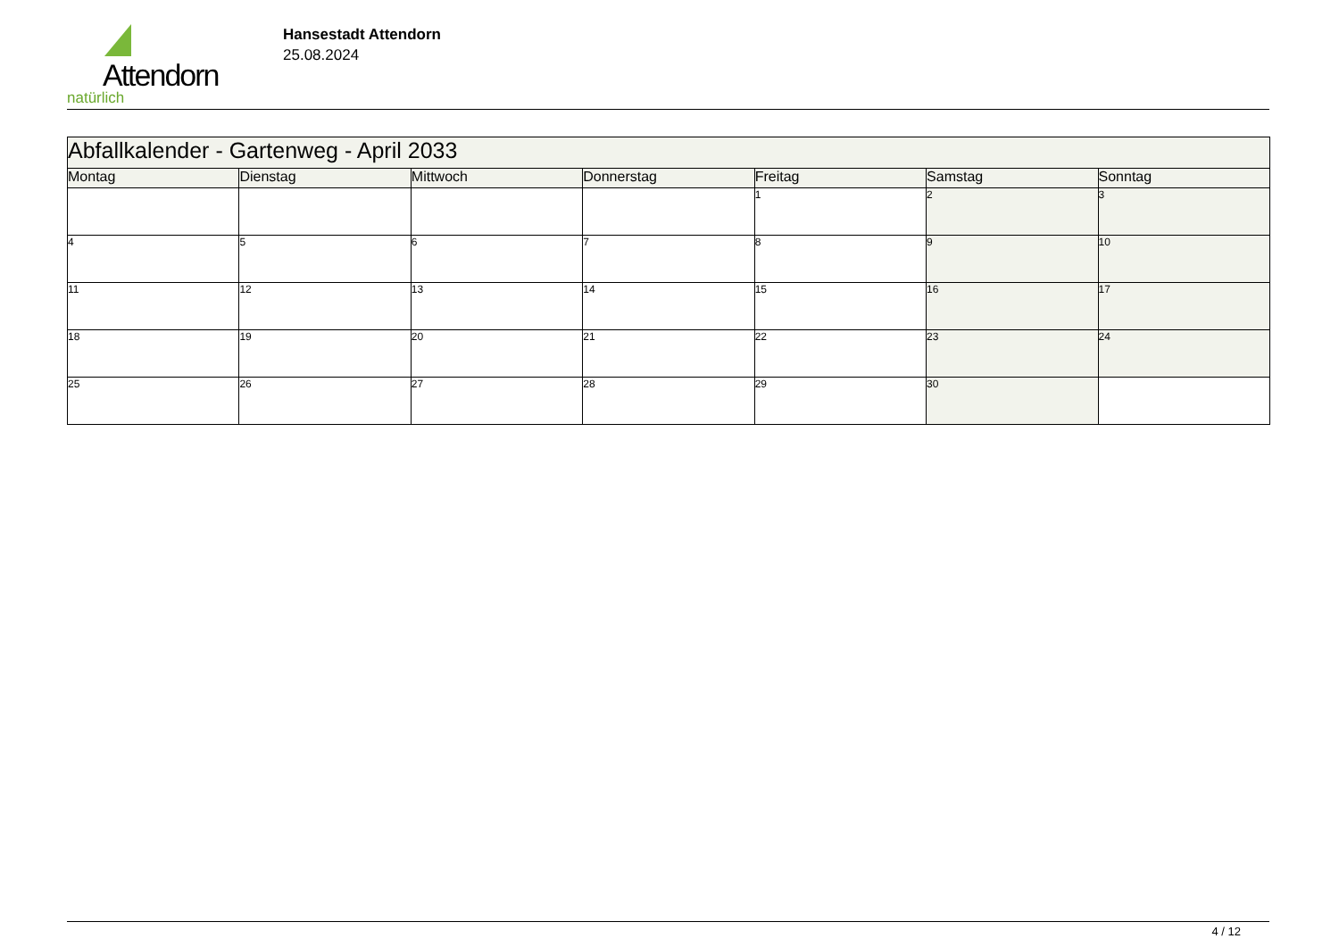Attendorn
natürlich
Hansestadt Attendorn
25.08.2024
| Abfallkalender - Gartenweg - April 2033 | | | | | | |
| --- | --- | --- | --- | --- | --- | --- |
| Montag | Dienstag | Mittwoch | Donnerstag | Freitag | Samstag | Sonntag |
| | | | | 1 | 2 | 3 |
| 4 | 5 | 6 | 7 | 8 | 9 | 10 |
| 11 | 12 | 13 | 14 | 15 | 16 | 17 |
| 18 | 19 | 20 | 21 | 22 | 23 | 24 |
| 25 | 26 | 27 | 28 | 29 | 30 | |
4 / 12